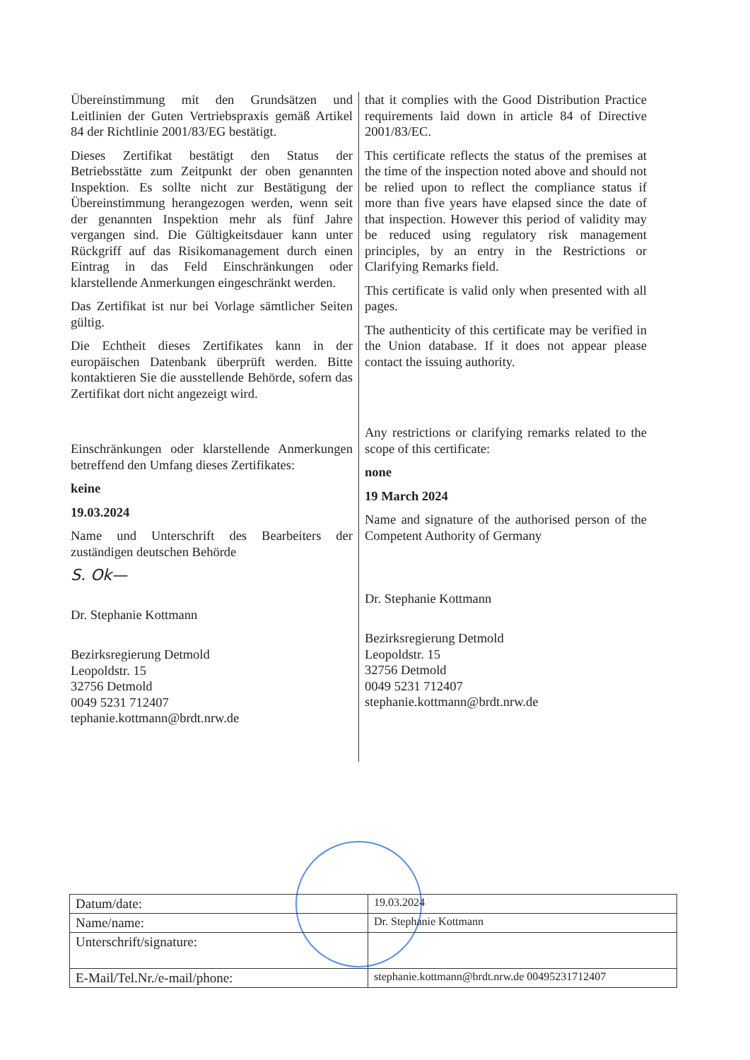Übereinstimmung mit den Grundsätzen und Leitlinien der Guten Vertriebspraxis gemäß Artikel 84 der Richtlinie 2001/83/EG bestätigt.
Dieses Zertifikat bestätigt den Status der Betriebsstätte zum Zeitpunkt der oben genannten Inspektion. Es sollte nicht zur Bestätigung der Übereinstimmung herangezogen werden, wenn seit der genannten Inspektion mehr als fünf Jahre vergangen sind. Die Gültigkeitsdauer kann unter Rückgriff auf das Risikomanagement durch einen Eintrag in das Feld Einschränkungen oder klarstellende Anmerkungen eingeschränkt werden.
Das Zertifikat ist nur bei Vorlage sämtlicher Seiten gültig.
Die Echtheit dieses Zertifikates kann in der europäischen Datenbank überprüft werden. Bitte kontaktieren Sie die ausstellende Behörde, sofern das Zertifikat dort nicht angezeigt wird.
Einschränkungen oder klarstellende Anmerkungen betreffend den Umfang dieses Zertifikates:
keine
19.03.2024
Name und Unterschrift des Bearbeiters der zuständigen deutschen Behörde
S. Ok—
Dr. Stephanie Kottmann
Bezirksregierung Detmold
Leopoldstr. 15
32756 Detmold
0049 5231 712407
tephanie.kottmann@brdt.nrw.de
that it complies with the Good Distribution Practice requirements laid down in article 84 of Directive 2001/83/EC.
This certificate reflects the status of the premises at the time of the inspection noted above and should not be relied upon to reflect the compliance status if more than five years have elapsed since the date of that inspection. However this period of validity may be reduced using regulatory risk management principles, by an entry in the Restrictions or Clarifying Remarks field.
This certificate is valid only when presented with all pages.
The authenticity of this certificate may be verified in the Union database. If it does not appear please contact the issuing authority.
Any restrictions or clarifying remarks related to the scope of this certificate:
none
19 March 2024
Name and signature of the authorised person of the Competent Authority of Germany
Dr. Stephanie Kottmann
Bezirksregierung Detmold
Leopoldstr. 15
32756 Detmold
0049 5231 712407
stephanie.kottmann@brdt.nrw.de
| Datum/date: | 19.03.2024 |
| Name/name: | Dr. Stephanie Kottmann |
| Unterschrift/signature: | |
| E-Mail/Tel.Nr./e-mail/phone: | stephanie.kottmann@brdt.nrw.de 00495231712407 |